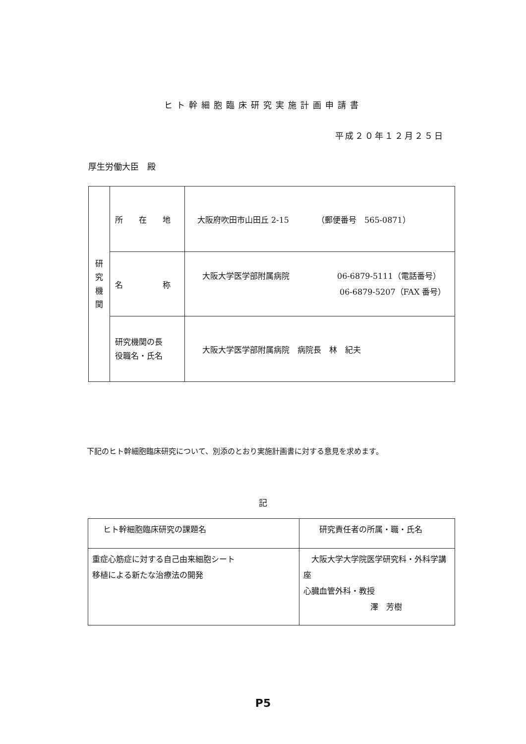ヒト幹細胞臨床研究実施計画申請書
平成２０年１２月２５日
厚生労働大臣　殿
| 研 究 機 関 | 所 在 地 | 大阪府吹田市山田丘 2-15 （郵便番号 565-0871） |
| | 名 称 | 大阪大学医学部附属病院 06-6879-5111（電話番号） 06-6879-5207（FAX 番号） |
| | 研究機関の長 役職名・氏名 | 大阪大学医学部附属病院 病院長 林 紀夫 |
下記のヒト幹細胞臨床研究について、別添のとおり実施計画書に対する意見を求めます。
記
| ヒト幹細胞臨床研究の課題名 | 研究責任者の所属・職・氏名 |
| 重症心筋症に対する自己由来細胞シート 移植による新たな治療法の開発 | 大阪大学大学院医学研究科・外科学講座 心臓血管外科・教授 澤 芳樹 |
P5